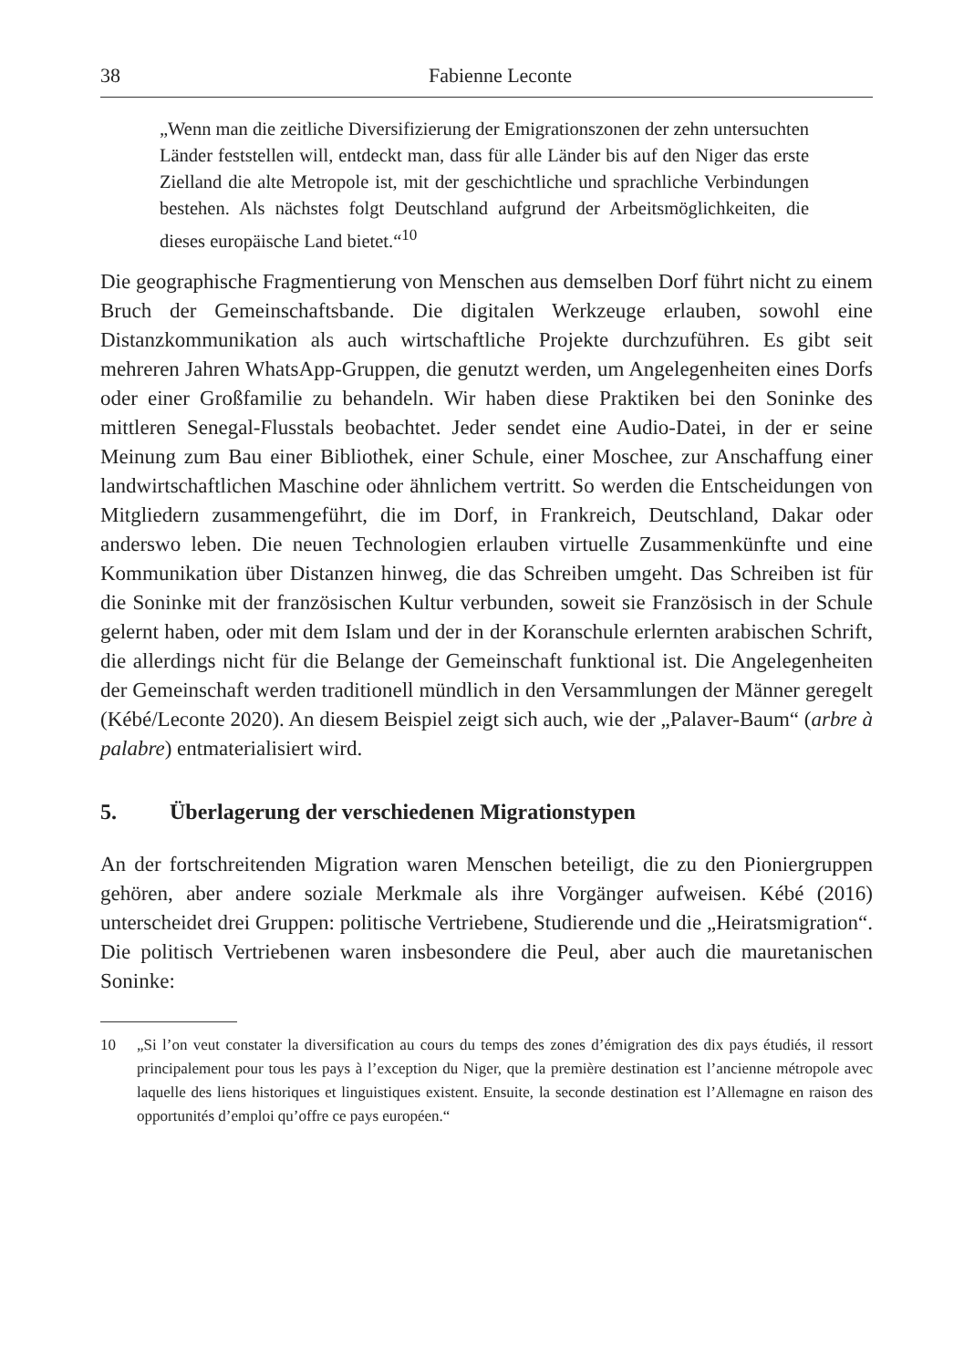38 Fabienne Leconte
„Wenn man die zeitliche Diversifizierung der Emigrationszonen der zehn untersuchten Länder feststellen will, entdeckt man, dass für alle Länder bis auf den Niger das erste Zielland die alte Metropole ist, mit der geschichtliche und sprachliche Verbindungen bestehen. Als nächstes folgt Deutschland aufgrund der Arbeitsmöglichkeiten, die dieses europäische Land bietet.“<sup>10</sup>
Die geographische Fragmentierung von Menschen aus demselben Dorf führt nicht zu einem Bruch der Gemeinschaftsbande. Die digitalen Werkzeuge erlauben, sowohl eine Distanzkommunikation als auch wirtschaftliche Projekte durchzuführen. Es gibt seit mehreren Jahren WhatsApp-Gruppen, die genutzt werden, um Angelegenheiten eines Dorfs oder einer Großfamilie zu behandeln. Wir haben diese Praktiken bei den Soninke des mittleren Senegal-Flusstals beobachtet. Jeder sendet eine Audio-Datei, in der er seine Meinung zum Bau einer Bibliothek, einer Schule, einer Moschee, zur Anschaffung einer landwirtschaftlichen Maschine oder ähnlichem vertritt. So werden die Entscheidungen von Mitgliedern zusammengeführt, die im Dorf, in Frankreich, Deutschland, Dakar oder anderswo leben. Die neuen Technologien erlauben virtuelle Zusammenkünfte und eine Kommunikation über Distanzen hinweg, die das Schreiben umgeht. Das Schreiben ist für die Soninke mit der französischen Kultur verbunden, soweit sie Französisch in der Schule gelernt haben, oder mit dem Islam und der in der Koranschule erlernten arabischen Schrift, die allerdings nicht für die Belange der Gemeinschaft funktional ist. Die Angelegenheiten der Gemeinschaft werden traditionell mündlich in den Versammlungen der Männer geregelt (Kébé/Leconte 2020). An diesem Beispiel zeigt sich auch, wie der „Palaver-Baum“ (arbre à palabre) entmaterialisiert wird.
5. Überlagerung der verschiedenen Migrationstypen
An der fortschreitenden Migration waren Menschen beteiligt, die zu den Pioniergruppen gehören, aber andere soziale Merkmale als ihre Vorgänger aufweisen. Kébé (2016) unterscheidet drei Gruppen: politische Vertriebene, Studierende und die „Heiratsmigration“. Die politisch Vertriebenen waren insbesondere die Peul, aber auch die mauretanischen Soninke:
10 „Si l’on veut constater la diversification au cours du temps des zones d’émigration des dix pays étudiés, il ressort principalement pour tous les pays à l’exception du Niger, que la première destination est l’ancienne métropole avec laquelle des liens historiques et linguistiques existent. Ensuite, la seconde destination est l’Allemagne en raison des opportunités d’emploi qu’offre ce pays européen.“